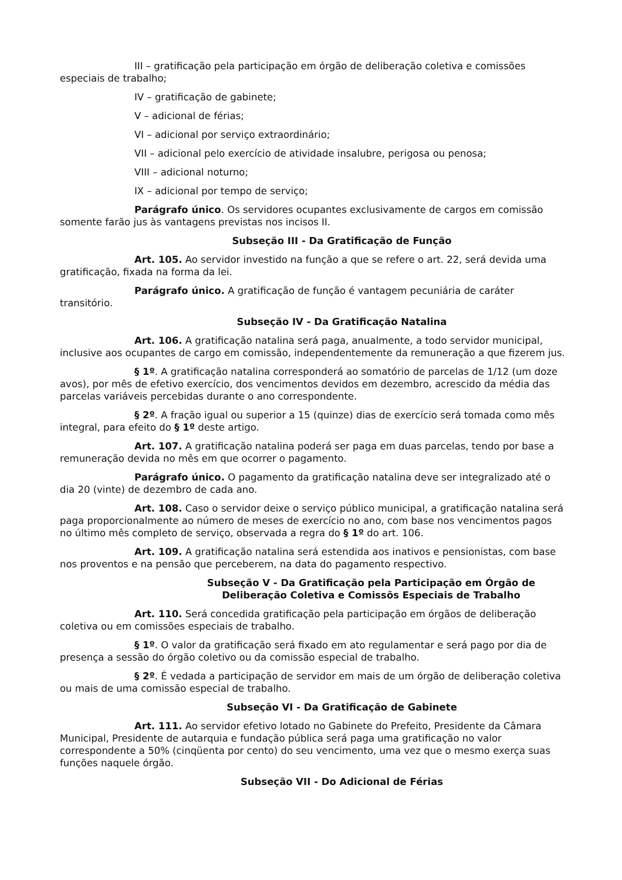III – gratificação pela participação em órgão de deliberação coletiva e comissões especiais de trabalho;
IV – gratificação de gabinete;
V – adicional de férias;
VI – adicional por serviço extraordinário;
VII – adicional pelo exercício de atividade insalubre, perigosa ou penosa;
VIII – adicional noturno;
IX – adicional por tempo de serviço;
Parágrafo único. Os servidores ocupantes exclusivamente de cargos em comissão somente farão jus às vantagens previstas nos incisos II.
Subseção III - Da Gratificação de Função
Art. 105. Ao servidor investido na função a que se refere o art. 22, será devida uma gratificação, fixada na forma da lei.
Parágrafo único. A gratificação de função é vantagem pecuniária de caráter transitório.
Subseção IV - Da Gratificação Natalina
Art. 106. A gratificação natalina será paga, anualmente, a todo servidor municipal, inclusive aos ocupantes de cargo em comissão, independentemente da remuneração a que fizerem jus.
§ 1º. A gratificação natalina corresponderá ao somatório de parcelas de 1/12 (um doze avos), por mês de efetivo exercício, dos vencimentos devidos em dezembro, acrescido da média das parcelas variáveis percebidas durante o ano correspondente.
§ 2º. A fração igual ou superior a 15 (quinze) dias de exercício será tomada como mês integral, para efeito do § 1º deste artigo.
Art. 107. A gratificação natalina poderá ser paga em duas parcelas, tendo por base a remuneração devida no mês em que ocorrer o pagamento.
Parágrafo único. O pagamento da gratificação natalina deve ser integralizado até o dia 20 (vinte) de dezembro de cada ano.
Art. 108. Caso o servidor deixe o serviço público municipal, a gratificação natalina será paga proporcionalmente ao número de meses de exercício no ano, com base nos vencimentos pagos no último mês completo de serviço, observada a regra do § 1º do art. 106.
Art. 109. A gratificação natalina será estendida aos inativos e pensionistas, com base nos proventos e na pensão que perceberem, na data do pagamento respectivo.
Subseção V - Da Gratificação pela Participação em Órgão de Deliberação Coletiva e Comissõs Especiais de Trabalho
Art. 110. Será concedida gratificação pela participação em órgãos de deliberação coletiva ou em comissões especiais de trabalho.
§ 1º. O valor da gratificação será fixado em ato regulamentar e será pago por dia de presença a sessão do órgão coletivo ou da comissão especial de trabalho.
§ 2º. É vedada a participação de servidor em mais de um órgão de deliberação coletiva ou mais de uma comissão especial de trabalho.
Subseção VI - Da Gratificação de Gabinete
Art. 111. Ao servidor efetivo lotado no Gabinete do Prefeito, Presidente da Câmara Municipal, Presidente de autarquia e fundação pública será paga uma gratificação no valor correspondente a 50% (cinqüenta por cento) do seu vencimento, uma vez que o mesmo exerça suas funções naquele órgão.
Subseção VII - Do Adicional de Férias